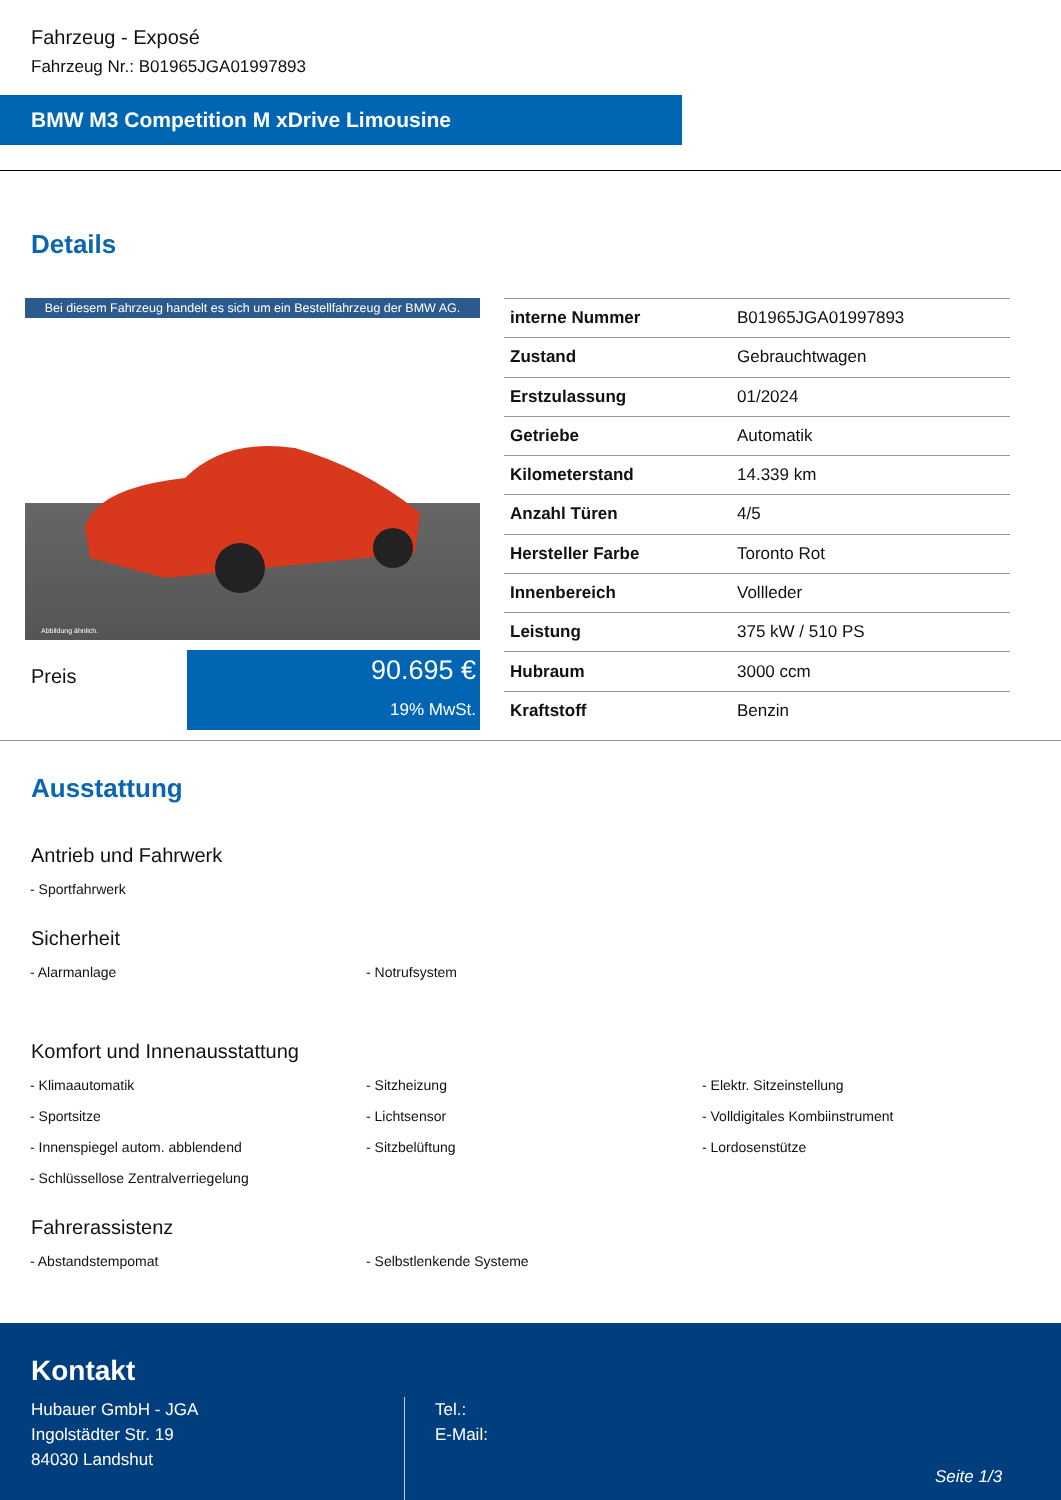Fahrzeug - Exposé
Fahrzeug Nr.: B01965JGA01997893
BMW M3 Competition M xDrive Limousine
Details
Bei diesem Fahrzeug handelt es sich um ein Bestellfahrzeug der BMW AG.
Abbildung ähnlich.
Preis
90.695 €
19% MwSt.
| interne Nummer | B01965JGA01997893 |
| Zustand | Gebrauchtwagen |
| Erstzulassung | 01/2024 |
| Getriebe | Automatik |
| Kilometerstand | 14.339 km |
| Anzahl Türen | 4/5 |
| Hersteller Farbe | Toronto Rot |
| Innenbereich | Vollleder |
| Leistung | 375 kW / 510 PS |
| Hubraum | 3000 ccm |
| Kraftstoff | Benzin |
Ausstattung
Antrieb und Fahrwerk
- Sportfahrwerk
Sicherheit
- Alarmanlage
- Notrufsystem
Komfort und Innenausstattung
- Klimaautomatik
- Sitzheizung
- Elektr. Sitzeinstellung
- Sportsitze
- Lichtsensor
- Volldigitales Kombiinstrument
- Innenspiegel autom. abblendend
- Sitzbelüftung
- Lordosenstütze
- Schlüssellose Zentralverriegelung
Fahrerassistenz
- Abstandstempomat
- Selbstlenkende Systeme
Kontakt
Hubauer GmbH - JGA
Ingolstädter Str. 19
84030 Landshut
Tel.:
E-Mail:
Seite 1/3